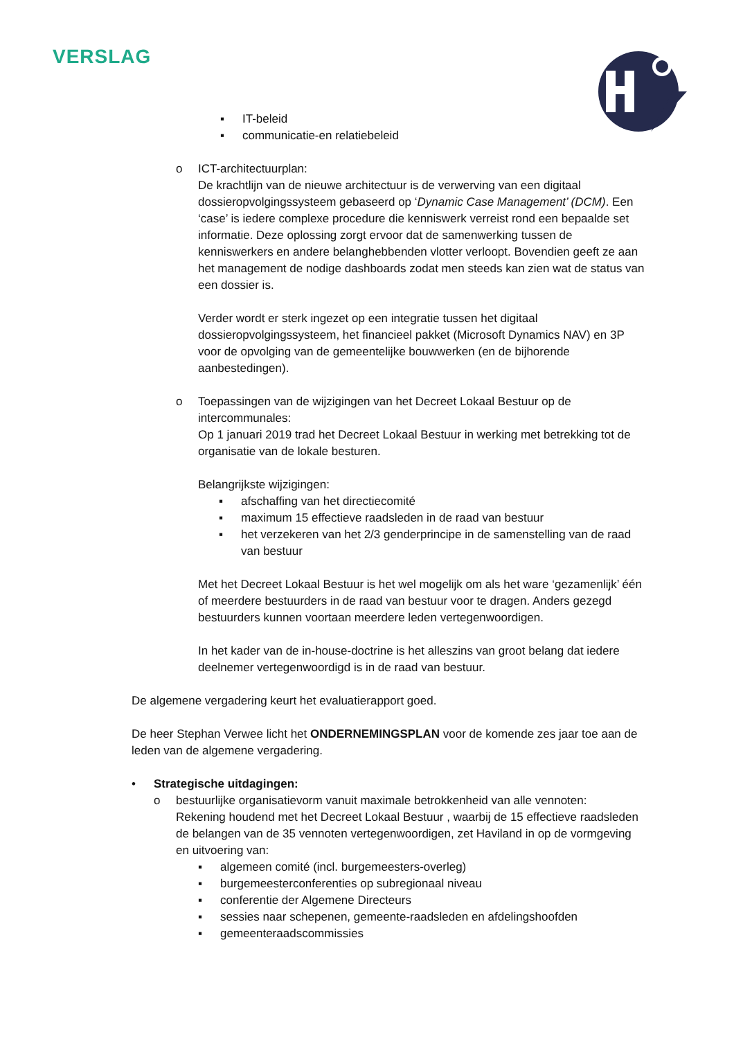VERSLAG
▪ IT-beleid
▪ communicatie-en relatiebeleid
o ICT-architectuurplan:
De krachtlijn van de nieuwe architectuur is de verwerving van een digitaal dossieropvolgingssysteem gebaseerd op ‘Dynamic Case Management’ (DCM). Een ‘case’ is iedere complexe procedure die kenniswerk verreist rond een bepaalde set informatie. Deze oplossing zorgt ervoor dat de samenwerking tussen de kenniswerkers en andere belanghebbenden vlotter verloopt. Bovendien geeft ze aan het management de nodige dashboards zodat men steeds kan zien wat de status van een dossier is.
Verder wordt er sterk ingezet op een integratie tussen het digitaal dossieropvolgingssysteem, het financieel pakket (Microsoft Dynamics NAV) en 3P voor de opvolging van de gemeentelijke bouwwerken (en de bijhorende aanbestedingen).
o Toepassingen van de wijzigingen van het Decreet Lokaal Bestuur op de intercommunales:
Op 1 januari 2019 trad het Decreet Lokaal Bestuur in werking met betrekking tot de organisatie van de lokale besturen.
Belangrijkste wijzigingen:
▪ afschaffing van het directiecomité
▪ maximum 15 effectieve raadsleden in de raad van bestuur
▪ het verzekeren van het 2/3 genderprincipe in de samenstelling van de raad van bestuur
Met het Decreet Lokaal Bestuur is het wel mogelijk om als het ware ‘gezamenlijk’ één of meerdere bestuurders in de raad van bestuur voor te dragen. Anders gezegd bestuurders kunnen voortaan meerdere leden vertegenwoordigen.
In het kader van de in-house-doctrine is het alleszins van groot belang dat iedere deelnemer vertegenwoordigd is in de raad van bestuur.
De algemene vergadering keurt het evaluatierapport goed.
De heer Stephan Verwee licht het ONDERNEMINGSPLAN voor de komende zes jaar toe aan de leden van de algemene vergadering.
• Strategische uitdagingen:
o bestuurlijke organisatievorm vanuit maximale betrokkenheid van alle vennoten:
Rekening houdend met het Decreet Lokaal Bestuur , waarbij de 15 effectieve raadsleden de belangen van de 35 vennoten vertegenwoordigen, zet Haviland in op de vormgeving en uitvoering van:
▪ algemeen comité (incl. burgemeesters-overleg)
▪ burgemeesterconferenties op subregionaal niveau
▪ conferentie der Algemene Directeurs
▪ sessies naar schepenen, gemeente-raadsleden en afdelingshoofden
▪ gemeenteraadscommissies